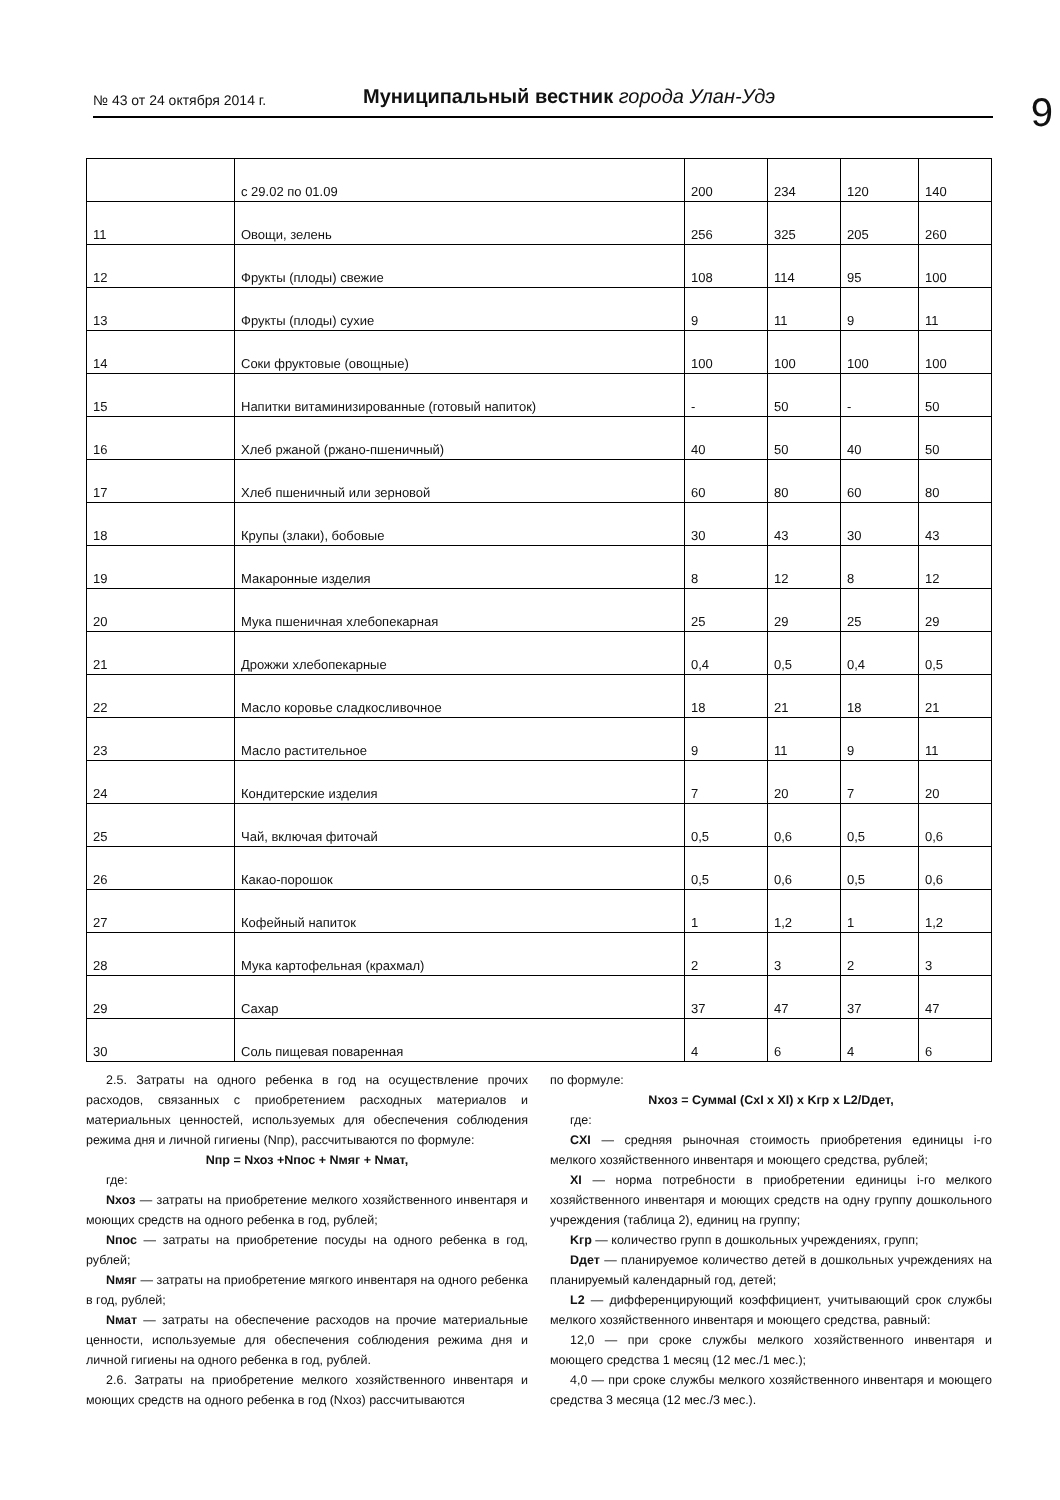№ 43 от 24 октября 2014 г. Муниципальный вестник города Улан-Удэ 9
| | с 29.02 по 01.09 | 200 | 234 | 120 | 140 |
| 11 | Овощи, зелень | 256 | 325 | 205 | 260 |
| 12 | Фрукты (плоды) свежие | 108 | 114 | 95 | 100 |
| 13 | Фрукты (плоды) сухие | 9 | 11 | 9 | 11 |
| 14 | Соки фруктовые (овощные) | 100 | 100 | 100 | 100 |
| 15 | Напитки витаминизированные (готовый напиток) | - | 50 | - | 50 |
| 16 | Хлеб ржаной (ржано-пшеничный) | 40 | 50 | 40 | 50 |
| 17 | Хлеб пшеничный или зерновой | 60 | 80 | 60 | 80 |
| 18 | Крупы (злаки), бобовые | 30 | 43 | 30 | 43 |
| 19 | Макаронные изделия | 8 | 12 | 8 | 12 |
| 20 | Мука пшеничная хлебопекарная | 25 | 29 | 25 | 29 |
| 21 | Дрожжи хлебопекарные | 0,4 | 0,5 | 0,4 | 0,5 |
| 22 | Масло коровье сладкосливочное | 18 | 21 | 18 | 21 |
| 23 | Масло растительное | 9 | 11 | 9 | 11 |
| 24 | Кондитерские изделия | 7 | 20 | 7 | 20 |
| 25 | Чай, включая фиточай | 0,5 | 0,6 | 0,5 | 0,6 |
| 26 | Какао-порошок | 0,5 | 0,6 | 0,5 | 0,6 |
| 27 | Кофейный напиток | 1 | 1,2 | 1 | 1,2 |
| 28 | Мука картофельная (крахмал) | 2 | 3 | 2 | 3 |
| 29 | Сахар | 37 | 47 | 37 | 47 |
| 30 | Соль пищевая поваренная | 4 | 6 | 4 | 6 |
2.5. Затраты на одного ребенка в год на осуществление прочих расходов, связанных с приобретением расходных материалов и материальных ценностей, используемых для обеспечения соблюдения режима дня и личной гигиены (Nпр), рассчитываются по формуле:
Nпр = Nхоз +Nпос + Nмяг + Nмат,
где:
Nхоз — затраты на приобретение мелкого хозяйственного инвентаря и моющих средств на одного ребенка в год, рублей;
Nпос — затраты на приобретение посуды на одного ребенка в год, рублей;
Nмяг — затраты на приобретение мягкого инвентаря на одного ребенка в год, рублей;
Nмат — затраты на обеспечение расходов на прочие материальные ценности, используемые для обеспечения соблюдения режима дня и личной гигиены на одного ребенка в год, рублей.
2.6. Затраты на приобретение мелкого хозяйственного инвентаря и моющих средств на одного ребенка в год (Nхоз) рассчитываются
по формуле:
Nхоз = СуммаI (CxI x XI) x Kгр x L2/Dдет,
где:
CXI — средняя рыночная стоимость приобретения единицы i-го мелкого хозяйственного инвентаря и моющего средства, рублей;
XI — норма потребности в приобретении единицы i-го мелкого хозяйственного инвентаря и моющих средств на одну группу дошкольного учреждения (таблица 2), единиц на группу;
Kгр — количество групп в дошкольных учреждениях, групп;
Dдет — планируемое количество детей в дошкольных учреждениях на планируемый календарный год, детей;
L2 — дифференцирующий коэффициент, учитывающий срок службы мелкого хозяйственного инвентаря и моющего средства, равный:
12,0 — при сроке службы мелкого хозяйственного инвентаря и моющего средства 1 месяц (12 мес./1 мес.);
4,0 — при сроке службы мелкого хозяйственного инвентаря и моющего средства 3 месяца (12 мес./3 мес.).